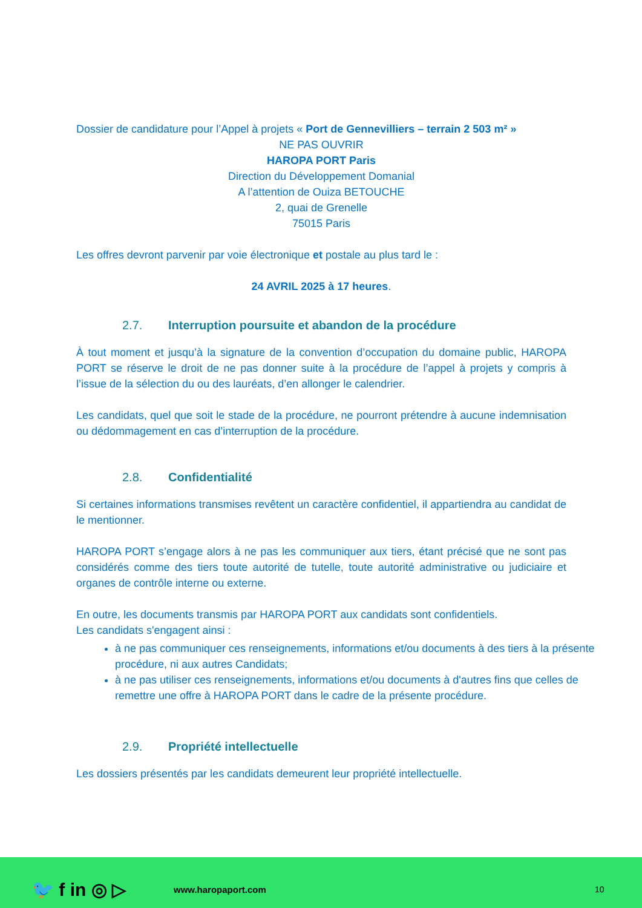Dossier de candidature pour l’Appel à projets « Port de Gennevilliers – terrain 2 503 m² »
NE PAS OUVRIR
HAROPA PORT Paris
Direction du Développement Domanial
A l’attention de Ouiza BETOUCHE
2, quai de Grenelle
75015 Paris
Les offres devront parvenir par voie électronique et postale au plus tard le :
24 AVRIL 2025 à 17 heures.
2.7. Interruption poursuite et abandon de la procédure
À tout moment et jusqu’à la signature de la convention d’occupation du domaine public, HAROPA PORT se réserve le droit de ne pas donner suite à la procédure de l’appel à projets y compris à l’issue de la sélection du ou des lauréats, d’en allonger le calendrier.
Les candidats, quel que soit le stade de la procédure, ne pourront prétendre à aucune indemnisation ou dédommagement en cas d’interruption de la procédure.
2.8. Confidentialité
Si certaines informations transmises revêtent un caractère confidentiel, il appartiendra au candidat de le mentionner.
HAROPA PORT s’engage alors à ne pas les communiquer aux tiers, étant précisé que ne sont pas considérés comme des tiers toute autorité de tutelle, toute autorité administrative ou judiciaire et organes de contrôle interne ou externe.
En outre, les documents transmis par HAROPA PORT aux candidats sont confidentiels.
Les candidats s'engagent ainsi :
à ne pas communiquer ces renseignements, informations et/ou documents à des tiers à la présente procédure, ni aux autres Candidats;
à ne pas utiliser ces renseignements, informations et/ou documents à d'autres fins que celles de remettre une offre à HAROPA PORT dans le cadre de la présente procédure.
2.9. Propriété intellectuelle
Les dossiers présentés par les candidats demeurent leur propriété intellectuelle.
🐦 f in ◎ ▷ www.haropaport.com 10